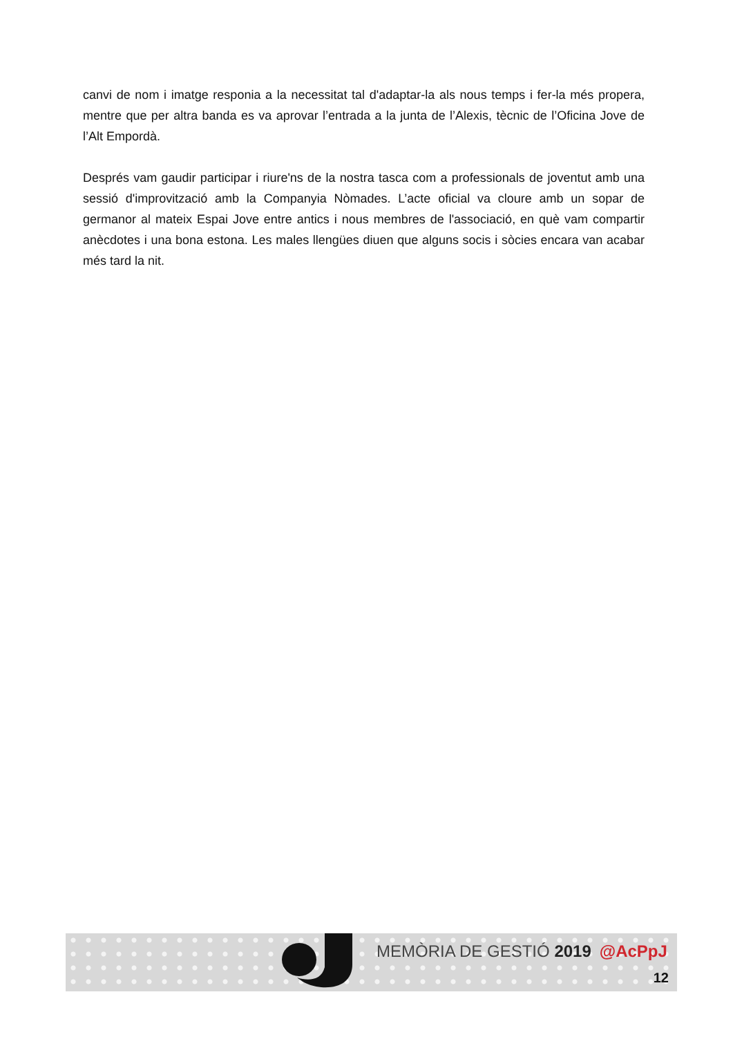canvi de nom i imatge responia a la necessitat tal d'adaptar-la als nous temps i fer-la més propera, mentre que per altra banda es va aprovar l’entrada a la junta de l’Alexis, tècnic de l’Oficina Jove de l’Alt Empordà.
Després vam gaudir participar i riure'ns de la nostra tasca com a professionals de joventut amb una sessió d'improvització amb la Companyia Nòmades. L’acte oficial va cloure amb un sopar de germanor al mateix Espai Jove entre antics i nous membres de l'associació, en què vam compartir anècdotes i una bona estona. Les males llengües diuen que alguns socis i sòcies encara van acabar més tard la nit.
MEMÒRIA DE GESTIÓ 2019 @AcPpJ
12